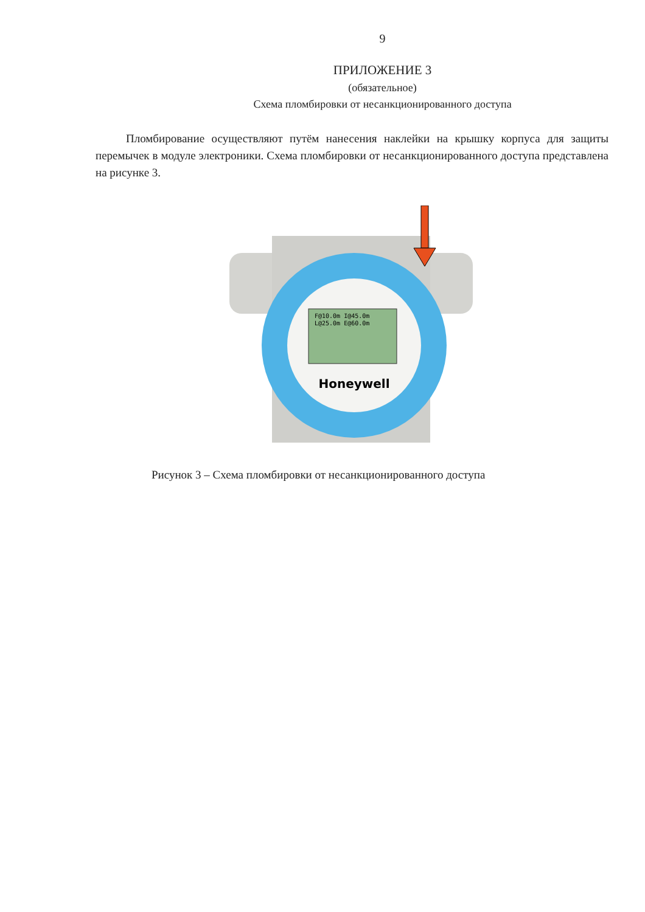9
ПРИЛОЖЕНИЕ 3
(обязательное)
Схема пломбировки от несанкционированного доступа
Пломбирование осуществляют путём нанесения наклейки на крышку корпуса для защиты перемычек в модуле электроники. Схема пломбировки от несанкционированного доступа представлена на рисунке 3.
F@10.0m I@45.0m
L@25.0m E@60.0m
Honeywell
Рисунок 3 – Схема пломбировки от несанкционированного доступа